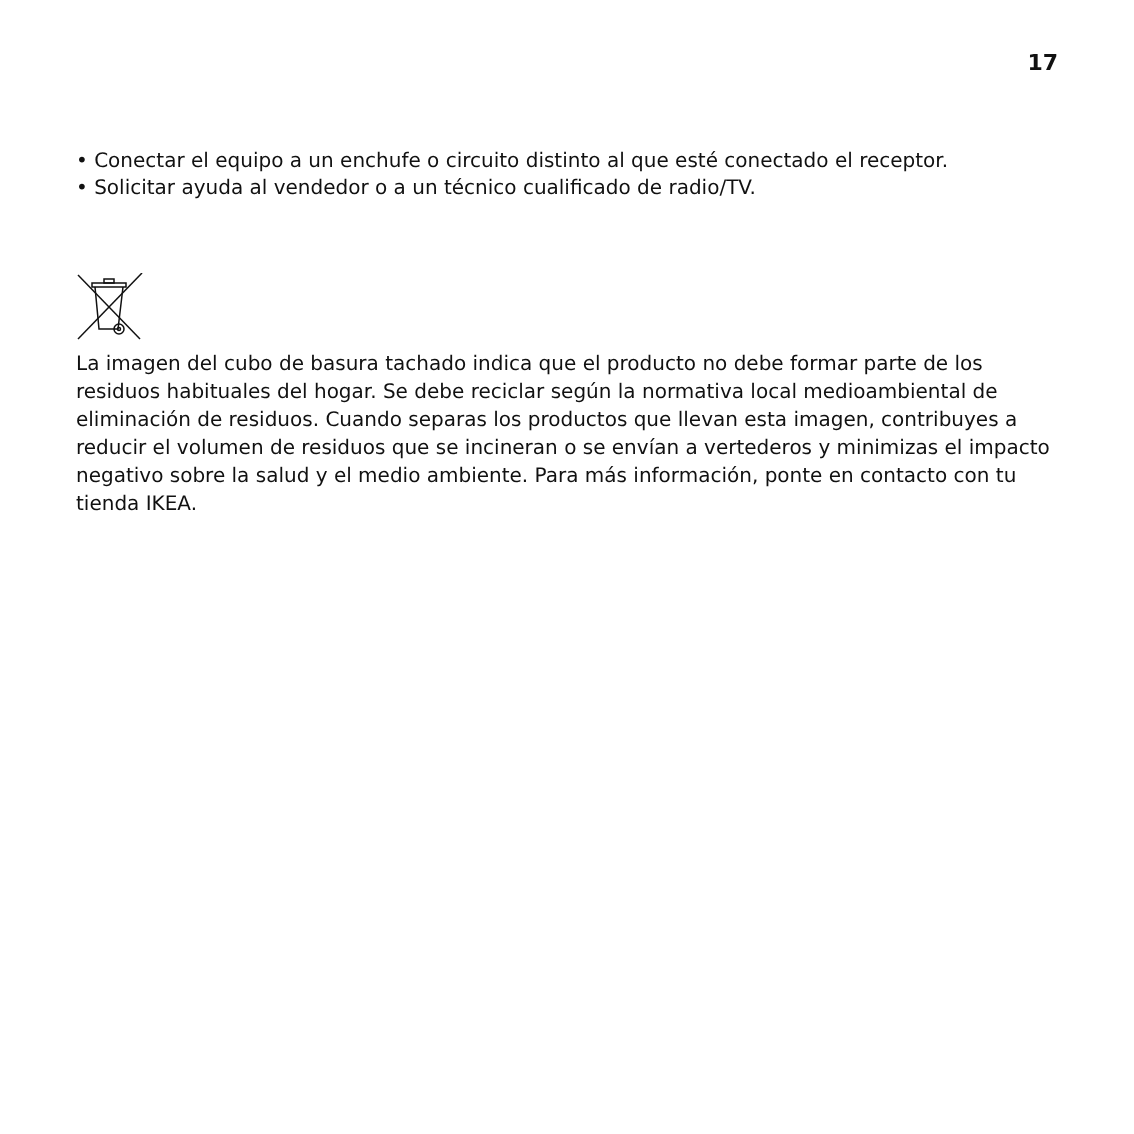17
• Conectar el equipo a un enchufe o circuito distinto al que esté conectado el receptor.
• Solicitar ayuda al vendedor o a un técnico cualificado de radio/TV.
La imagen del cubo de basura tachado indica que el producto no debe formar parte de los residuos habituales del hogar. Se debe reciclar según la normativa local medioambiental de eliminación de residuos. Cuando separas los productos que llevan esta imagen, contribuyes a reducir el volumen de residuos que se incineran o se envían a vertederos y minimizas el impacto negativo sobre la salud y el medio ambiente. Para más información, ponte en contacto con tu tienda IKEA.